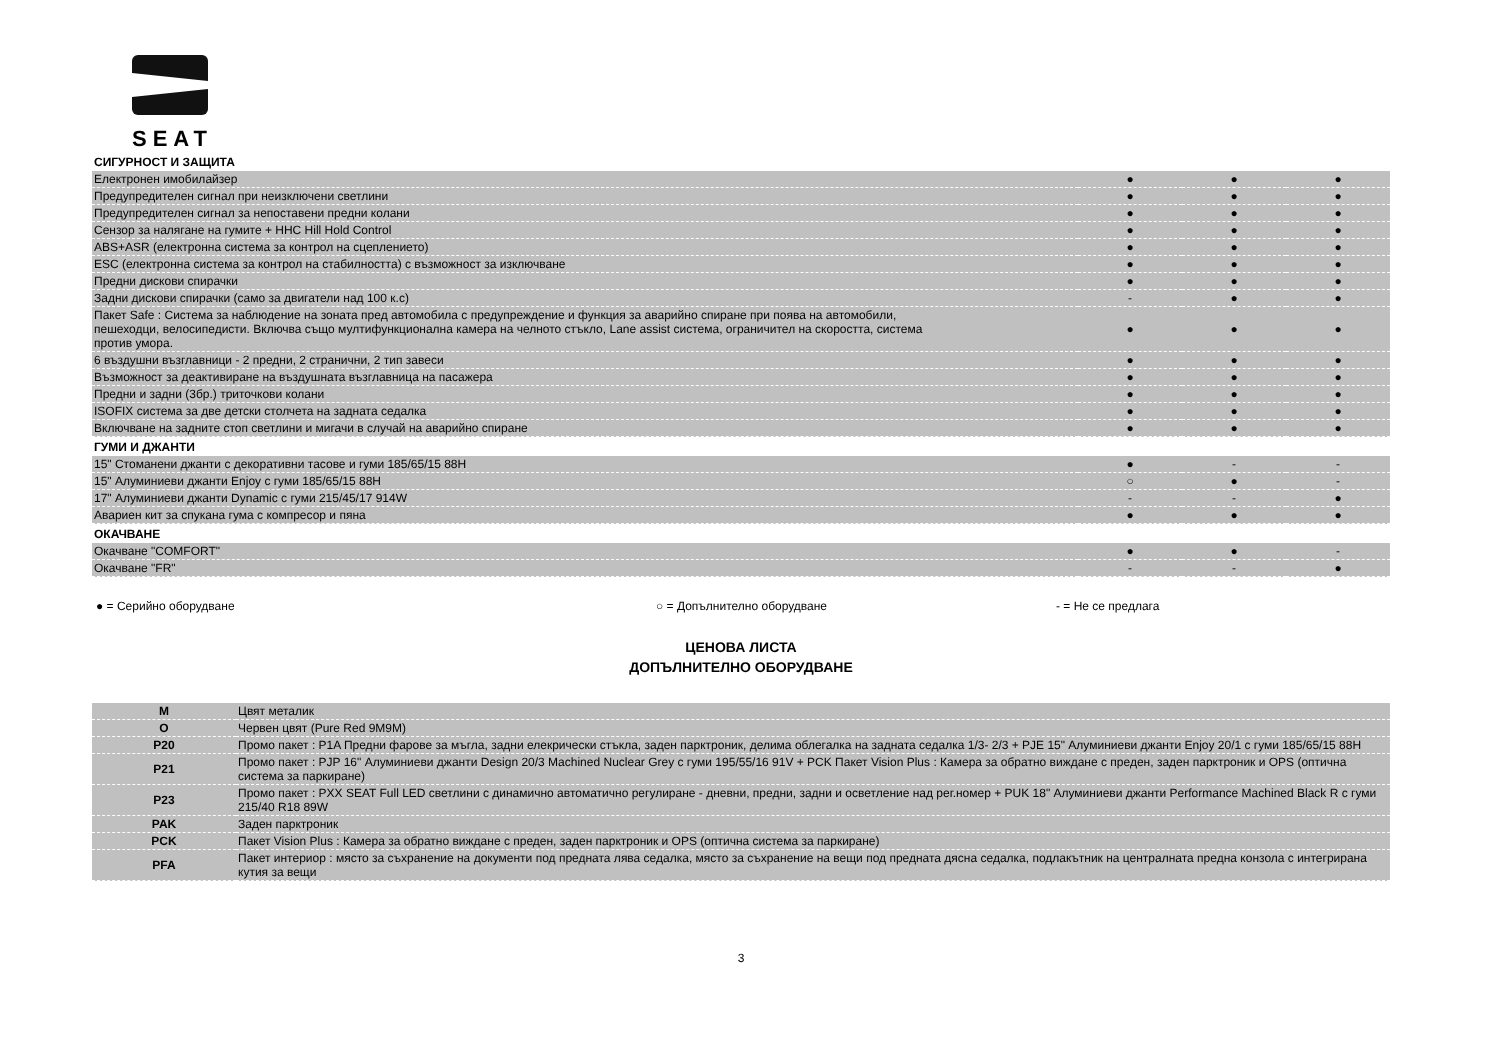SEAT
| СИГУРНОСТ И ЗАЩИТА | | | |
| --- | --- | --- | --- |
| Електронен имобилайзер | ● | ● | ● |
| Предупредителен сигнал при неизключени светлини | ● | ● | ● |
| Предупредителен сигнал за непоставени предни колани | ● | ● | ● |
| Сензор за налягане на гумите + HHC Hill Hold Control | ● | ● | ● |
| ABS+ASR (електронна система за контрол на сцеплението) | ● | ● | ● |
| ESC (електронна система за контрол на стабилността) с възможност за изключване | ● | ● | ● |
| Предни дискови спирачки | ● | ● | ● |
| Задни дискови спирачки (само за двигатели над 100 к.с) | - | ● | ● |
| Пакет Safe : Система за наблюдение на зоната пред автомобила с предупреждение и функция за аварийно спиране при поява на автомобили, пешеходци, велосипедисти. Включва също мултифункционална камера на челното стъкло, Lane assist система, ограничител на скоростта, система против умора. | ● | ● | ● |
| 6 въздушни възглавници - 2 предни, 2 странични, 2 тип завеси | ● | ● | ● |
| Възможност за деактивиране на въздушната възглавница на пасажера | ● | ● | ● |
| Предни и задни (3бр.) триточкови колани | ● | ● | ● |
| ISOFIX система за две детски столчета на задната седалка | ● | ● | ● |
| Включване на задните стоп светлини и мигачи в случай на аварийно спиране | ● | ● | ● |
| ГУМИ И ДЖАНТИ | | | |
| 15" Стоманени джанти с декоративни тасове и гуми 185/65/15 88H | ● | - | - |
| 15" Алуминиеви джанти Enjoy с гуми 185/65/15 88H | ○ | ● | - |
| 17" Алуминиеви джанти Dynamic с гуми 215/45/17 914W | - | - | ● |
| Авариен кит за спукана гума с компресор и пяна | ● | ● | ● |
| ОКАЧВАНЕ | | | |
| Окачване "COMFORT" | ● | ● | - |
| Окачване "FR" | - | - | ● |
● = Серийно оборудване ○ = Допълнително оборудване - = Не се предлага
ЦЕНОВА ЛИСТА
ДОПЪЛНИТЕЛНО ОБОРУДВАНЕ
| M | Цвят металик |
| O | Червен цвят (Pure Red 9M9M) |
| P20 | Промо пакет : P1A Предни фарове за мъгла, задни елекрически стъкла, заден парктроник, делима облегалка на задната седалка 1/3- 2/3 + PJE 15" Алуминиеви джанти Enjoy 20/1 с гуми 185/65/15 88H |
| P21 | Промо пакет : PJP 16" Алуминиеви джанти Design 20/3 Machined Nuclear Grey с гуми 195/55/16 91V + PCK Пакет Vision Plus : Камера за обратно виждане с преден, заден парктроник и OPS (оптична система за паркиране) |
| P23 | Промо пакет : PXX SEAT Full LED светлини с динамично автоматично регулиране - дневни, предни, задни и осветление над рег.номер + PUK 18" Алуминиеви джанти Performance Machined Black R с гуми 215/40 R18 89W |
| PAK | Заден парктроник |
| PCK | Пакет Vision Plus : Камера за обратно виждане с преден, заден парктроник и OPS (оптична система за паркиране) |
| PFA | Пакет интериор : място за съхранение на документи под предната лява седалка, място за съхранение на вещи под предната дясна седалка, подлакътник на централната предна конзола с интегрирана кутия за вещи |
3